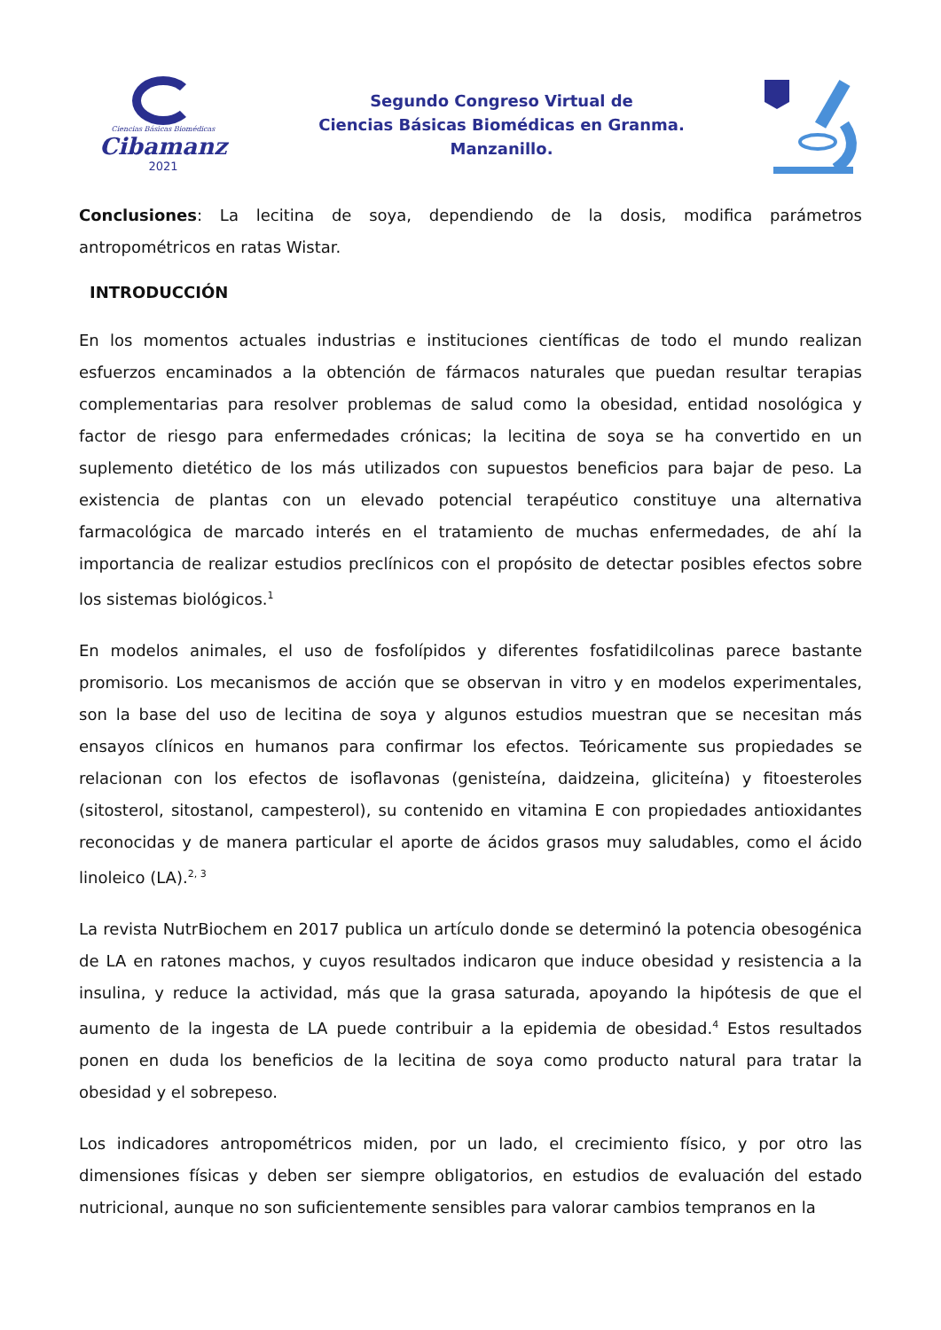Ciencias Básicas Biomédicas
Cibamanz
2021
Segundo Congreso Virtual de
Ciencias Básicas Biomédicas en Granma.
Manzanillo.
Conclusiones: La lecitina de soya, dependiendo de la dosis, modifica parámetros antropométricos en ratas Wistar.
INTRODUCCIÓN
En los momentos actuales industrias e instituciones científicas de todo el mundo realizan esfuerzos encaminados a la obtención de fármacos naturales que puedan resultar terapias complementarias para resolver problemas de salud como la obesidad, entidad nosológica y factor de riesgo para enfermedades crónicas; la lecitina de soya se ha convertido en un suplemento dietético de los más utilizados con supuestos beneficios para bajar de peso. La existencia de plantas con un elevado potencial terapéutico constituye una alternativa farmacológica de marcado interés en el tratamiento de muchas enfermedades, de ahí la importancia de realizar estudios preclínicos con el propósito de detectar posibles efectos sobre los sistemas biológicos.<sup>1</sup>
En modelos animales, el uso de fosfolípidos y diferentes fosfatidilcolinas parece bastante promisorio. Los mecanismos de acción que se observan in vitro y en modelos experimentales, son la base del uso de lecitina de soya y algunos estudios muestran que se necesitan más ensayos clínicos en humanos para confirmar los efectos. Teóricamente sus propiedades se relacionan con los efectos de isoflavonas (genisteína, daidzeina, gliciteína) y fitoesteroles (sitosterol, sitostanol, campesterol), su contenido en vitamina E con propiedades antioxidantes reconocidas y de manera particular el aporte de ácidos grasos muy saludables, como el ácido linoleico (LA).<sup>2, 3</sup>
La revista NutrBiochem en 2017 publica un artículo donde se determinó la potencia obesogénica de LA en ratones machos, y cuyos resultados indicaron que induce obesidad y resistencia a la insulina, y reduce la actividad, más que la grasa saturada, apoyando la hipótesis de que el aumento de la ingesta de LA puede contribuir a la epidemia de obesidad.<sup>4</sup> Estos resultados ponen en duda los beneficios de la lecitina de soya como producto natural para tratar la obesidad y el sobrepeso.
Los indicadores antropométricos miden, por un lado, el crecimiento físico, y por otro las dimensiones físicas y deben ser siempre obligatorios, en estudios de evaluación del estado nutricional, aunque no son suficientemente sensibles para valorar cambios tempranos en la